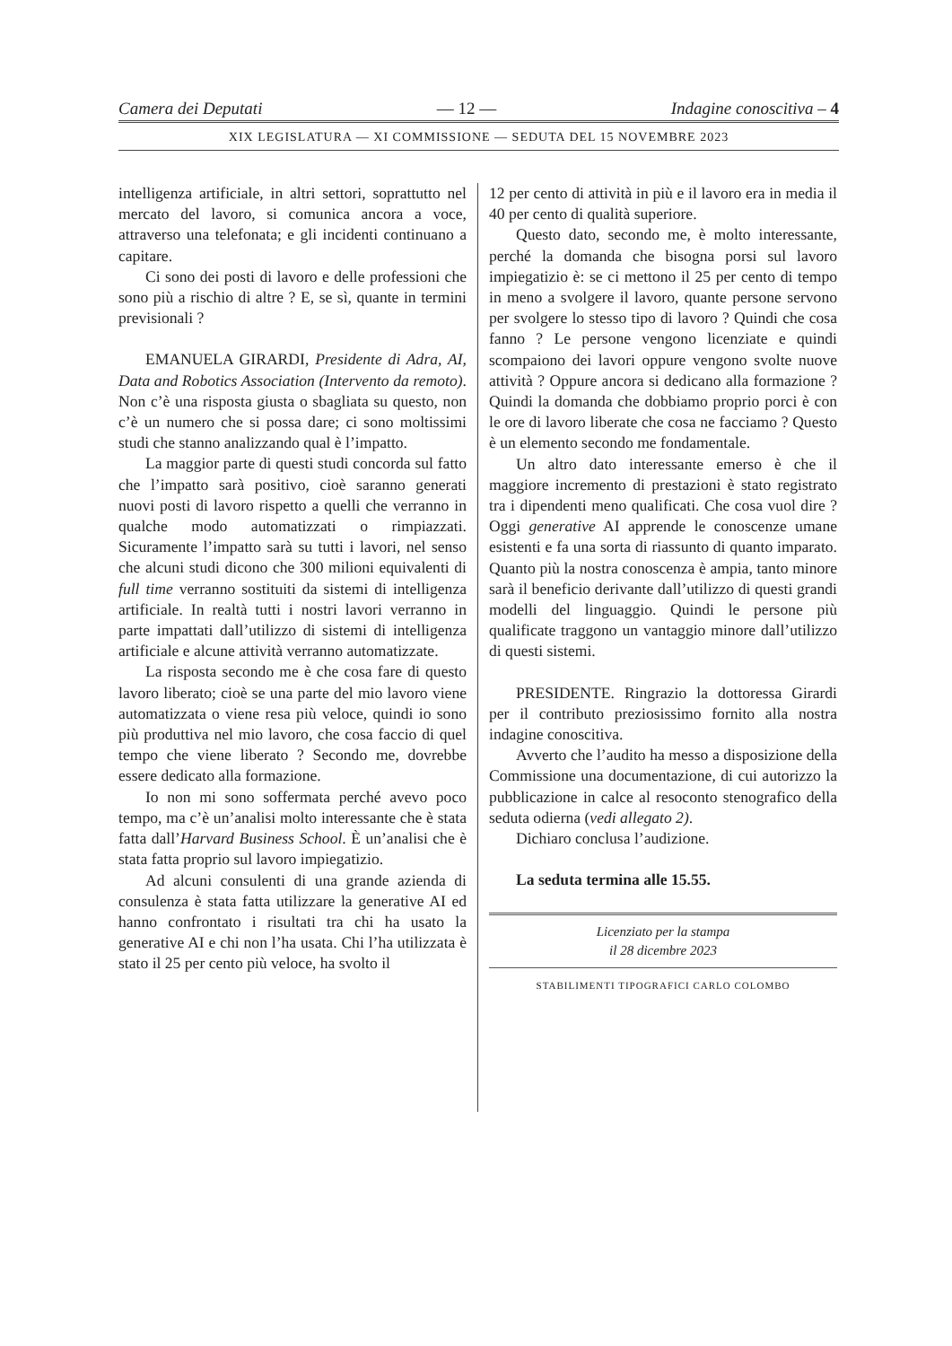Camera dei Deputati — 12 — Indagine conoscitiva – 4
XIX LEGISLATURA — XI COMMISSIONE — SEDUTA DEL 15 NOVEMBRE 2023
intelligenza artificiale, in altri settori, soprattutto nel mercato del lavoro, si comunica ancora a voce, attraverso una telefonata; e gli incidenti continuano a capitare.
Ci sono dei posti di lavoro e delle professioni che sono più a rischio di altre ? E, se sì, quante in termini previsionali ?
EMANUELA GIRARDI, Presidente di Adra, AI, Data and Robotics Association (Intervento da remoto). Non c’è una risposta giusta o sbagliata su questo, non c’è un numero che si possa dare; ci sono moltissimi studi che stanno analizzando qual è l’impatto.
La maggior parte di questi studi concorda sul fatto che l’impatto sarà positivo, cioè saranno generati nuovi posti di lavoro rispetto a quelli che verranno in qualche modo automatizzati o rimpiazzati. Sicuramente l’impatto sarà su tutti i lavori, nel senso che alcuni studi dicono che 300 milioni equivalenti di full time verranno sostituiti da sistemi di intelligenza artificiale. In realtà tutti i nostri lavori verranno in parte impattati dall’utilizzo di sistemi di intelligenza artificiale e alcune attività verranno automatizzate.
La risposta secondo me è che cosa fare di questo lavoro liberato; cioè se una parte del mio lavoro viene automatizzata o viene resa più veloce, quindi io sono più produttiva nel mio lavoro, che cosa faccio di quel tempo che viene liberato ? Secondo me, dovrebbe essere dedicato alla formazione.
Io non mi sono soffermata perché avevo poco tempo, ma c’è un’analisi molto interessante che è stata fatta dall’Harvard Business School. È un’analisi che è stata fatta proprio sul lavoro impiegatizio.
Ad alcuni consulenti di una grande azienda di consulenza è stata fatta utilizzare la generative AI ed hanno confrontato i risultati tra chi ha usato la generative AI e chi non l’ha usata. Chi l’ha utilizzata è stato il 25 per cento più veloce, ha svolto il
12 per cento di attività in più e il lavoro era in media il 40 per cento di qualità superiore.
Questo dato, secondo me, è molto interessante, perché la domanda che bisogna porsi sul lavoro impiegatizio è: se ci mettono il 25 per cento di tempo in meno a svolgere il lavoro, quante persone servono per svolgere lo stesso tipo di lavoro ? Quindi che cosa fanno ? Le persone vengono licenziate e quindi scompaiono dei lavori oppure vengono svolte nuove attività ? Oppure ancora si dedicano alla formazione ? Quindi la domanda che dobbiamo proprio porci è con le ore di lavoro liberate che cosa ne facciamo ? Questo è un elemento secondo me fondamentale.
Un altro dato interessante emerso è che il maggiore incremento di prestazioni è stato registrato tra i dipendenti meno qualificati. Che cosa vuol dire ? Oggi generative AI apprende le conoscenze umane esistenti e fa una sorta di riassunto di quanto imparato. Quanto più la nostra conoscenza è ampia, tanto minore sarà il beneficio derivante dall’utilizzo di questi grandi modelli del linguaggio. Quindi le persone più qualificate traggono un vantaggio minore dall’utilizzo di questi sistemi.
PRESIDENTE. Ringrazio la dottoressa Girardi per il contributo preziosissimo fornito alla nostra indagine conoscitiva.
Avverto che l’audito ha messo a disposizione della Commissione una documentazione, di cui autorizzo la pubblicazione in calce al resoconto stenografico della seduta odierna (vedi allegato 2).
Dichiaro conclusa l’audizione.
La seduta termina alle 15.55.
Licenziato per la stampa
il 28 dicembre 2023
STABILIMENTI TIPOGRAFICI CARLO COLOMBO